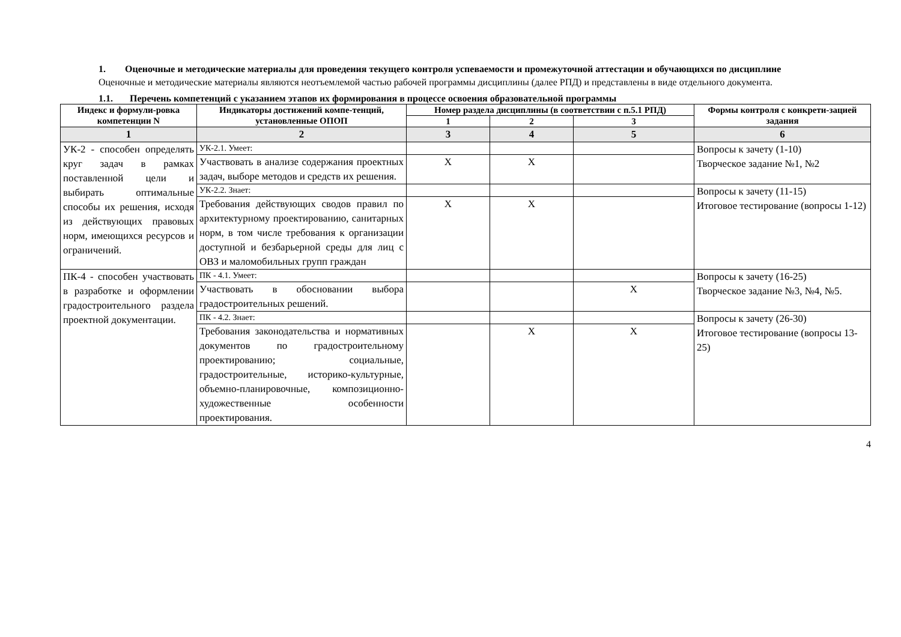1. Оценочные и методические материалы для проведения текущего контроля успеваемости и промежуточной аттестации и обучающихся по дисциплине
Оценочные и методические материалы являются неотъемлемой частью рабочей программы дисциплины (далее РПД) и представлены в виде отдельного документа.
1.1. Перечень компетенций с указанием этапов их формирования в процессе освоения образовательной программы
| Индекс и формули-ровка компетенции N | Индикаторы достижений компе-тенций, установленные ОПОП | Номер раздела дисциплины (в соответствии с п.5.1 РПД) | | | Формы контроля с конкрети-зацией задания |
| --- | --- | --- | --- | --- | --- |
| | | 1 | 2 | 3 | |
| 1 | 2 | 3 | 4 | 5 | 6 |
| УК-2 - способен определять круг задач в рамках поставленной цели и выбирать оптимальные способы их решения, исходя из действующих правовых норм, имеющихся ресурсов и ограничений. | УК-2.1. Умеет: | | | | Вопросы к зачету (1-10) Творческое задание №1, №2 |
| | Участвовать в анализе содержания проектных задач, выборе методов и средств их решения. | X | X | | |
| | УК-2.2. Знает: | | | | Вопросы к зачету (11-15) Итоговое тестирование (вопросы 1-12) |
| | Требования действующих сводов правил по архитектурному проектированию, санитарных норм, в том числе требования к организации доступной и безбарьерной среды для лиц с ОВЗ и маломобильных групп граждан | X | X | | |
| ПК-4 - способен участвовать в разработке и оформлении градостроительного раздела проектной документации. | ПК - 4.1. Умеет: | | | | Вопросы к зачету (16-25) Творческое задание №3, №4, №5. |
| | Участвовать в обосновании выбора градостроительных решений. | | | X | |
| | ПК - 4.2. Знает: | | | | Вопросы к зачету (26-30) Итоговое тестирование (вопросы 13-25) |
| | Требования законодательства и нормативных документов по градостроительному проектированию; социальные, градостроительные, историко-культурные, объемно-планировочные, композиционно-художественные особенности проектирования. | | X | X | |
4